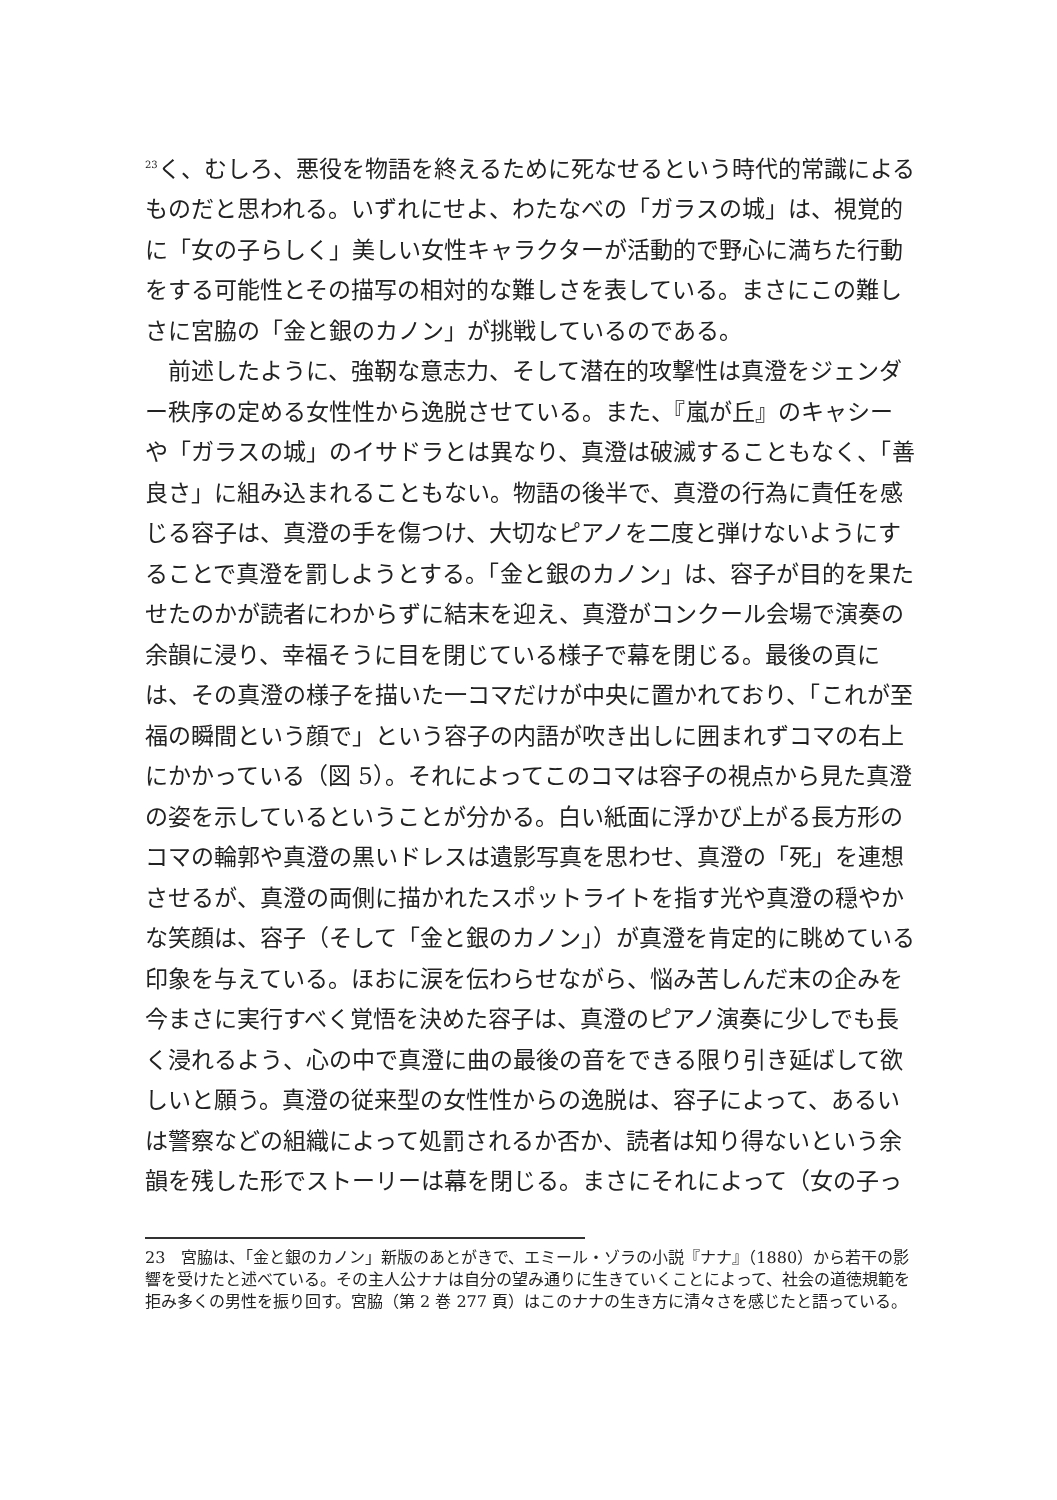<sup>23</sup> く、むしろ、悪役を物語を終えるために死なせるという時代的常識によるものだと思われる。いずれにせよ、わたなべの「ガラスの城」は、視覚的に「女の子らしく」美しい女性キャラクターが活動的で野心に満ちた行動をする可能性とその描写の相対的な難しさを表している。まさにこの難しさに宮脇の「金と銀のカノン」が挑戦しているのである。
　前述したように、強靭な意志力、そして潜在的攻撃性は真澄をジェンダー秩序の定める女性性から逸脱させている。また、『嵐が丘』のキャシーや「ガラスの城」のイサドラとは異なり、真澄は破滅することもなく、「善良さ」に組み込まれることもない。物語の後半で、真澄の行為に責任を感じる容子は、真澄の手を傷つけ、大切なピアノを二度と弾けないようにすることで真澄を罰しようとする。「金と銀のカノン」は、容子が目的を果たせたのかが読者にわからずに結末を迎え、真澄がコンクール会場で演奏の余韻に浸り、幸福そうに目を閉じている様子で幕を閉じる。最後の頁には、その真澄の様子を描いた一コマだけが中央に置かれており、「これが至福の瞬間という顔で」という容子の内語が吹き出しに囲まれずコマの右上にかかっている（図 5）。それによってこのコマは容子の視点から見た真澄の姿を示しているということが分かる。白い紙面に浮かび上がる長方形のコマの輪郭や真澄の黒いドレスは遺影写真を思わせ、真澄の「死」を連想させるが、真澄の両側に描かれたスポットライトを指す光や真澄の穏やかな笑顔は、容子（そして「金と銀のカノン」）が真澄を肯定的に眺めている印象を与えている。ほおに涙を伝わらせながら、悩み苦しんだ末の企みを今まさに実行すべく覚悟を決めた容子は、真澄のピアノ演奏に少しでも長く浸れるよう、心の中で真澄に曲の最後の音をできる限り引き延ばして欲しいと願う。真澄の従来型の女性性からの逸脱は、容子によって、あるいは警察などの組織によって処罰されるか否か、読者は知り得ないという余韻を残した形でストーリーは幕を閉じる。まさにそれによって（女の子っ
23　宮脇は、「金と銀のカノン」新版のあとがきで、エミール・ゾラの小説『ナナ』（1880）から若干の影響を受けたと述べている。その主人公ナナは自分の望み通りに生きていくことによって、社会の道徳規範を拒み多くの男性を振り回す。宮脇（第 2 巻 277 頁）はこのナナの生き方に清々さを感じたと語っている。